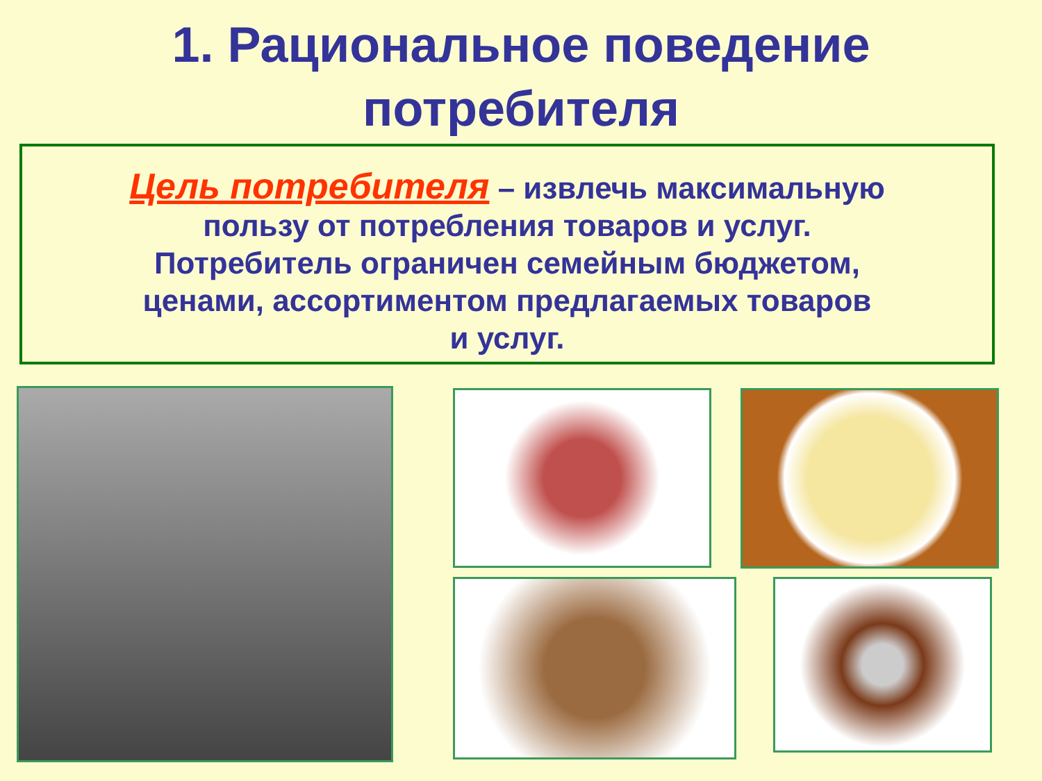1. Рациональное поведение
потребителя
Цель потребителя – извлечь максимальную
пользу от потребления товаров и услуг.
Потребитель ограничен семейным бюджетом,
ценами, ассортиментом предлагаемых товаров
и услуг.